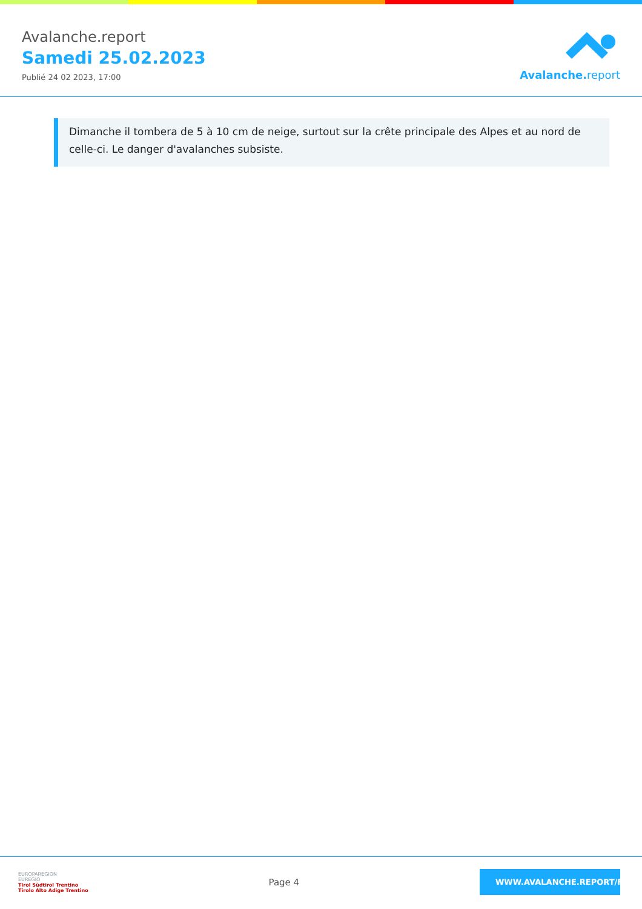Avalanche.report
Samedi 25.02.2023
Publié 24 02 2023, 17:00
Avalanche. report
Dimanche il tombera de 5 à 10 cm de neige, surtout sur la crête principale des Alpes et au nord de celle-ci. Le danger d'avalanches subsiste.
EUROPAREGION
EUREGIO
Tirol Südtirol Trentino
Tirolo Alto Adige Trentino
Page 4
WWW.AVALANCHE.REPORT/F